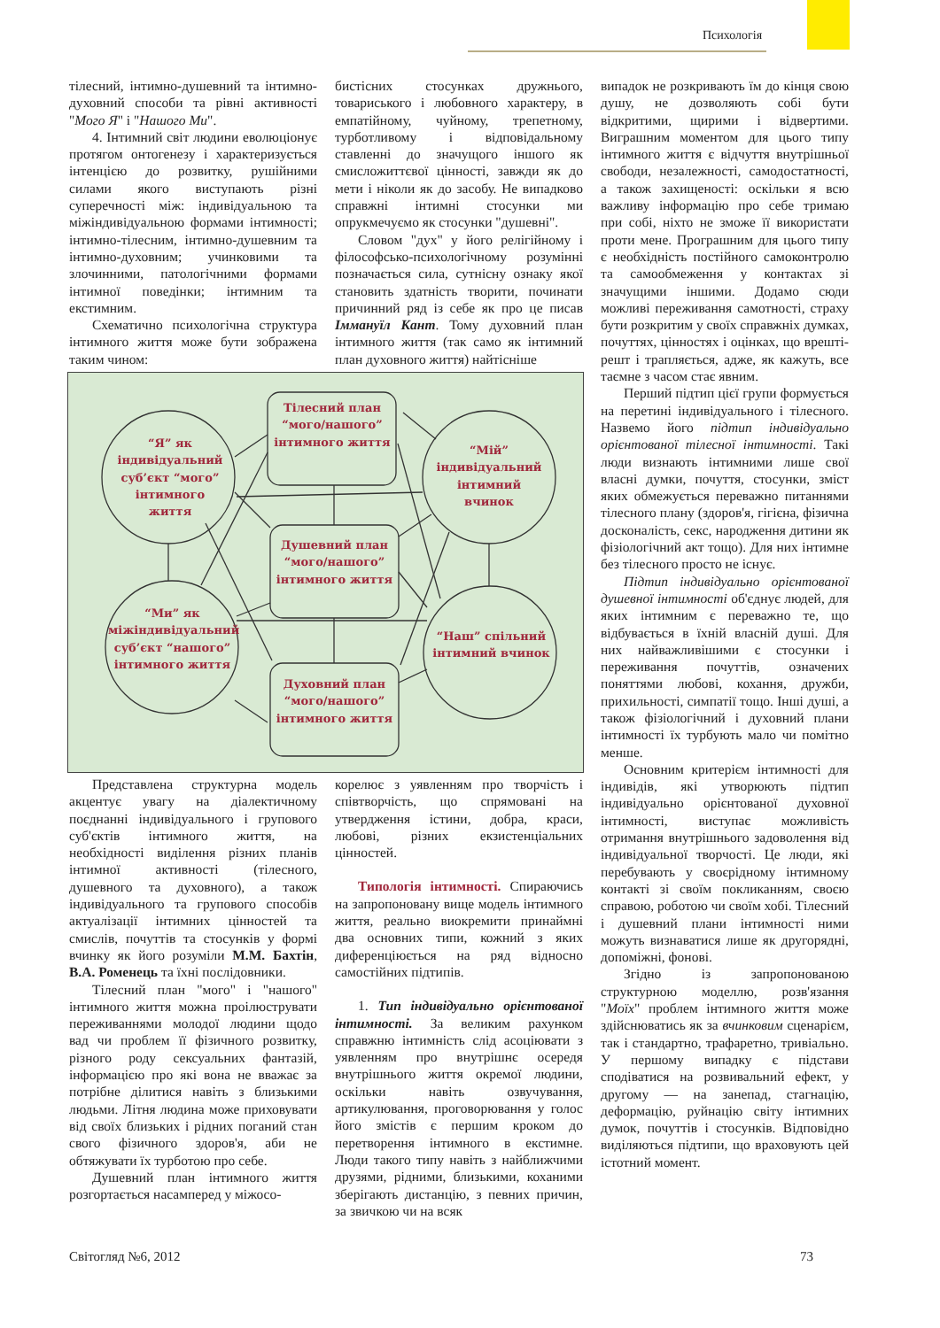Психологія
тілесний, інтимно-душевний та інтимно-духовний способи та рівні активності "Мого Я" і "Нашого Ми".
4. Інтимний світ людини еволюціонує протягом онтогенезу і характеризується інтенцією до розвитку, рушійними силами якого виступають різні суперечності між: індивідуальною та міжіндивідуальною формами інтимності; інтимно-тілесним, інтимно-душевним та інтимно-духовним; учинковими та злочинними, патологічними формами інтимної поведінки; інтимним та екстимним.
Схематично психологічна структура інтимного життя може бути зображена таким чином:
бистісних стосунках дружнього, товариського і любовного характеру, в емпатійному, чуйному, трепетному, турботливому і відповідальному ставленні до значущого іншого як смисложиттєвої цінності, завжди як до мети і ніколи як до засобу. Не випадково справжні інтимні стосунки ми опрукмечуємо як стосунки "душевні".
Словом "дух" у його релігійному і філософсько-психологічному розумінні позначається сила, сутнісну ознаку якої становить здатність творити, починати причинний ряд із себе як про це писав Іммануїл Кант. Тому духовний план інтимного життя (так само як інтимний план духовного життя) найтісніше
“Я” як індивідуальний суб’єкт “мого” інтимного життя
“Ми” як міжіндивідуальний суб’єкт “нашого” інтимного життя
“Мій” індивідуальний інтимний вчинок
“Наш” спільний інтимний вчинок
Тілесний план “мого/нашого” інтимного життя
Душевний план “мого/нашого” інтимного життя
Духовний план “мого/нашого” інтимного життя
випадок не розкривають їм до кінця свою душу, не дозволяють собі бути відкритими, щирими і відвертими. Виграшним моментом для цього типу інтимного життя є відчуття внутрішньої свободи, незалежності, самодостатності, а також захищеності: оскільки я всю важливу інформацію про себе тримаю при собі, ніхто не зможе її використати проти мене. Програшним для цього типу є необхідність постійного самоконтролю та самообмеження у контактах зі значущими іншими. Додамо сюди можливі переживання самотності, страху бути розкритим у своїх справжніх думках, почуттях, цінностях і оцінках, що врешті-решт і трапляється, адже, як кажуть, все таємне з часом стає явним.
Перший підтип цієї групи формується на перетині індивідуального і тілесного. Назвемо його підтип індивідуально орієнтованої тілесної інтимності. Такі люди визнають інтимними лише свої власні думки, почуття, стосунки, зміст яких обмежується переважно питаннями тілесного плану (здоров'я, гігієна, фізична досконалість, секс, народження дитини як фізіологічний акт тощо). Для них інтимне без тілесного просто не існує.
Підтип індивідуально орієнтованої душевної інтимності об'єднує людей, для яких інтимним є переважно те, що відбувається в їхній власній душі. Для них найважливішими є стосунки і переживання почуттів, означених поняттями любові, кохання, дружби, прихильності, симпатії тощо. Інші душі, а також фізіологічний і духовний плани інтимності їх турбують мало чи помітно менше.
Основним критерієм інтимності для індивідів, які утворюють підтип індивідуально орієнтованої духовної інтимності, виступає можливість отримання внутрішнього задоволення від індивідуальної творчості. Це люди, які перебувають у своєрідному інтимному контакті зі своїм покликанням, своєю справою, роботою чи своїм хобі. Тілесний і душевний плани інтимності ними можуть визнаватися лише як другорядні, допоміжні, фонові.
Згідно із запропонованою структурною моделлю, розв'язання "Моїх" проблем інтимного життя може здійснюватись як за вчинковим сценарієм, так і стандартно, трафаретно, тривіально. У першому випадку є підстави сподіватися на розвивальний ефект, у другому — на занепад, стагнацію, деформацію, руйнацію світу інтимних думок, почуттів і стосунків. Відповідно виділяються підтипи, що враховують цей істотний момент.
Представлена структурна модель акцентує увагу на діалектичному поєднанні індивідуального і групового суб'єктів інтимного життя, на необхідності виділення різних планів інтимної активності (тілесного, душевного та духовного), а також індивідуального та групового способів актуалізації інтимних цінностей та смислів, почуттів та стосунків у формі вчинку як його розуміли М.М. Бахтін, В.А. Роменець та їхні послідовники.
Тілесний план "мого" і "нашого" інтимного життя можна проілюструвати переживаннями молодої людини щодо вад чи проблем її фізичного розвитку, різного роду сексуальних фантазій, інформацією про які вона не вважає за потрібне ділитися навіть з близькими людьми. Літня людина може приховувати від своїх близьких і рідних поганий стан свого фізичного здоров'я, аби не обтяжувати їх турботою про себе.
Душевний план інтимного життя розгортається насамперед у міжосо-
корелює з уявленням про творчість і співтворчість, що спрямовані на утвердження істини, добра, краси, любові, різних екзистенціальних цінностей.
Типологія інтимності. Спираючись на запропоновану вище модель інтимного життя, реально виокремити принаймні два основних типи, кожний з яких диференціюється на ряд відносно самостійних підтипів.
1. Тип індивідуально орієнтованої інтимності. За великим рахунком справжню інтимність слід асоціювати з уявленням про внутрішнє осередя внутрішнього життя окремої людини, оскільки навіть озвучування, артикулювання, проговорювання у голос його змістів є першим кроком до перетворення інтимного в екстимне. Люди такого типу навіть з найближчими друзями, рідними, близькими, коханими зберігають дистанцію, з певних причин, за звичкою чи на всяк
Світогляд №6, 2012 73